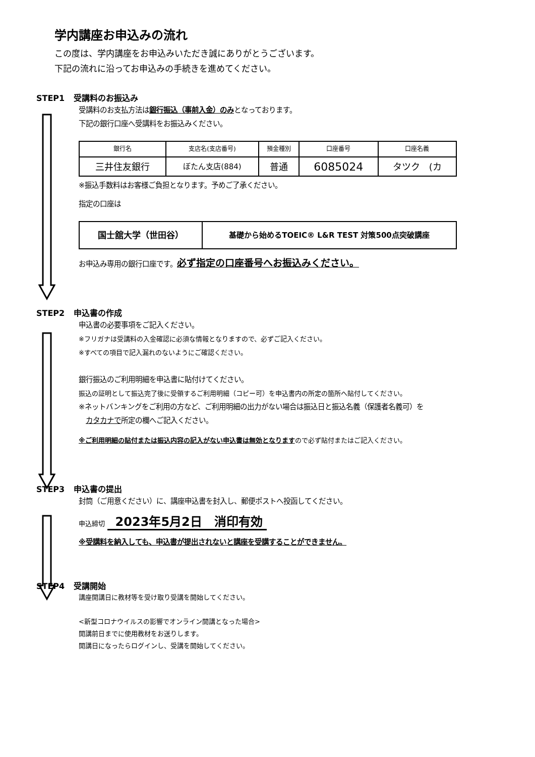学内講座お申込みの流れ
この度は、学内講座をお申込みいただき誠にありがとうございます。
下記の流れに沿ってお申込みの手続きを進めてください。
STEP1 受講料のお振込み
受講料のお支払方法は銀行振込（事前入金）のみとなっております。
下記の銀行口座へ受講料をお振込みください。
| 銀行名 | 支店名(支店番号) | 預金種別 | 口座番号 | 口座名義 |
| --- | --- | --- | --- | --- |
| 三井住友銀行 | ぼたん支店(884) | 普通 | 6085024 | タツク (カ |
※振込手数料はお客様ご負担となります。予めご了承ください。
指定の口座は
| 国士舘大学（世田谷） | 基礎から始めるTOEIC® L&R TEST 対策500点突破講座 |
お申込み専用の銀行口座です。必ず指定の口座番号へお振込みください。
STEP2 申込書の作成
申込書の必要事項をご記入ください。
※フリガナは受講料の入金確認に必須な情報となりますので、必ずご記入ください。
※すべての項目で記入漏れのないようにご確認ください。
銀行振込のご利用明細を申込書に貼付けてください。
振込の証明として振込完了後に受領するご利用明細（コピー可）を申込書内の所定の箇所へ貼付してください。
※ネットバンキングをご利用の方など、ご利用明細の出力がない場合は振込日と振込名義（保護者名義可）を
　カタカナで所定の欄へご記入ください。
※ご利用明細の貼付または振込内容の記入がない申込書は無効となりますので必ず貼付またはご記入ください。
STEP3 申込書の提出
封筒（ご用意ください）に、講座申込書を封入し、郵便ポストへ投函してください。
申込締切 2023年5月2日　消印有効
※受講料を納入しても、申込書が提出されないと講座を受講することができません。
STEP4 受講開始
講座開講日に教材等を受け取り受講を開始してください。
<新型コロナウイルスの影響でオンライン開講となった場合>
開講前日までに使用教材をお送りします。
開講日になったらログインし、受講を開始してください。